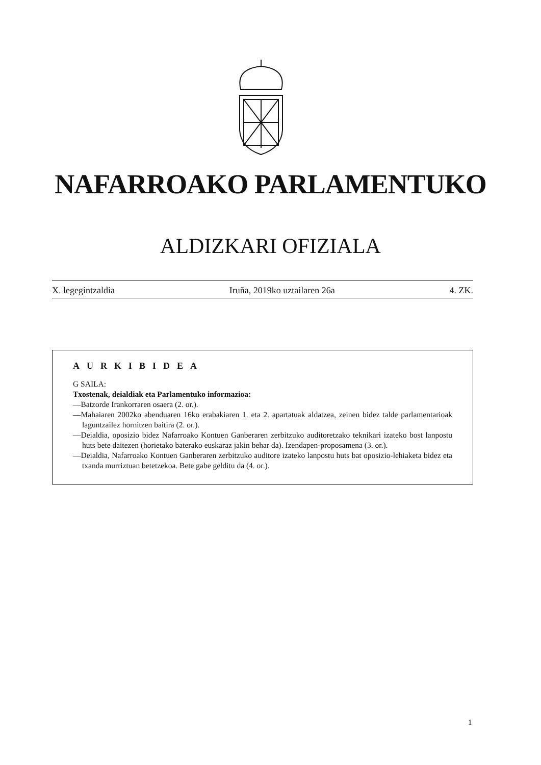NAFARROAKO PARLAMENTUKO
ALDIZKARI OFIZIALA
X. legegintzaldia Iruña, 2019ko uztailaren 26a 4. ZK.
AURKIBIDEA
G SAILA:
Txostenak, deialdiak eta Parlamentuko informazioa:
—Batzorde Irankorraren osaera (2. or.).
—Mahaiaren 2002ko abenduaren 16ko erabakiaren 1. eta 2. apartatuak aldatzea, zeinen bidez talde parlamentarioak laguntzailez hornitzen baitira (2. or.).
—Deialdia, oposizio bidez Nafarroako Kontuen Ganberaren zerbitzuko auditoretzako teknikari izateko bost lanpostu huts bete daitezen (horietako baterako euskaraz jakin behar da). Izendapen-proposamena (3. or.).
—Deialdia, Nafarroako Kontuen Ganberaren zerbitzuko auditore izateko lanpostu huts bat oposizio-lehiaketa bidez eta txanda murriztuan betetzekoa. Bete gabe gelditu da (4. or.).
1